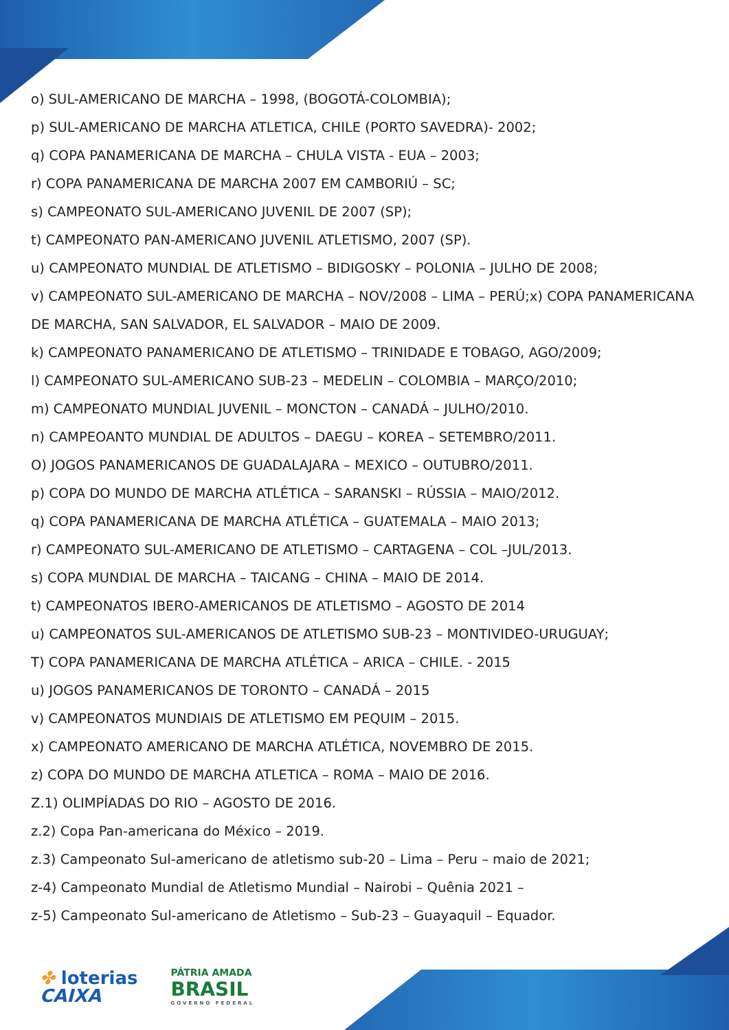o) SUL-AMERICANO DE MARCHA – 1998, (BOGOTÁ-COLOMBIA);
p) SUL-AMERICANO DE MARCHA ATLETICA, CHILE (PORTO SAVEDRA)- 2002;
q) COPA PANAMERICANA DE MARCHA – CHULA VISTA - EUA – 2003;
r) COPA PANAMERICANA DE MARCHA 2007 EM CAMBORIÚ – SC;
s) CAMPEONATO SUL-AMERICANO JUVENIL DE 2007 (SP);
t) CAMPEONATO PAN-AMERICANO JUVENIL ATLETISMO, 2007 (SP).
u) CAMPEONATO MUNDIAL DE ATLETISMO – BIDIGOSKY – POLONIA – JULHO DE 2008;
v) CAMPEONATO SUL-AMERICANO DE MARCHA – NOV/2008 – LIMA – PERÚ;x) COPA PANAMERICANA DE MARCHA, SAN SALVADOR, EL SALVADOR – MAIO DE 2009.
k) CAMPEONATO PANAMERICANO DE ATLETISMO – TRINIDADE E TOBAGO, AGO/2009;
l) CAMPEONATO SUL-AMERICANO SUB-23 – MEDELIN – COLOMBIA – MARÇO/2010;
m) CAMPEONATO MUNDIAL JUVENIL – MONCTON – CANADÁ – JULHO/2010.
n) CAMPEOANTO MUNDIAL DE ADULTOS – DAEGU – KOREA – SETEMBRO/2011.
O) JOGOS PANAMERICANOS DE GUADALAJARA – MEXICO – OUTUBRO/2011.
p) COPA DO MUNDO DE MARCHA ATLÉTICA – SARANSKI – RÚSSIA – MAIO/2012.
q) COPA PANAMERICANA DE MARCHA ATLÉTICA – GUATEMALA – MAIO 2013;
r) CAMPEONATO SUL-AMERICANO DE ATLETISMO – CARTAGENA – COL –JUL/2013.
s) COPA MUNDIAL DE MARCHA – TAICANG – CHINA – MAIO DE 2014.
t) CAMPEONATOS IBERO-AMERICANOS DE ATLETISMO – AGOSTO DE 2014
u) CAMPEONATOS SUL-AMERICANOS DE ATLETISMO SUB-23 – MONTIVIDEO-URUGUAY;
T) COPA PANAMERICANA DE MARCHA ATLÉTICA – ARICA – CHILE. - 2015
u) JOGOS PANAMERICANOS DE TORONTO – CANADÁ – 2015
v) CAMPEONATOS MUNDIAIS DE ATLETISMO EM PEQUIM – 2015.
x) CAMPEONATO AMERICANO DE MARCHA ATLÉTICA, NOVEMBRO DE 2015.
z) COPA DO MUNDO DE MARCHA ATLETICA – ROMA – MAIO DE 2016.
Z.1) OLIMPÍADAS DO RIO – AGOSTO DE 2016.
z.2) Copa Pan-americana do México – 2019.
z.3) Campeonato Sul-americano de atletismo sub-20 – Lima – Peru – maio de 2021;
z-4) Campeonato Mundial de Atletismo Mundial – Nairobi – Quênia 2021 –
z-5) Campeonato Sul-americano de Atletismo – Sub-23 – Guayaquil – Equador.
✤ loterias
CAIXA
PÁTRIA AMADA
BRASIL
GOVERNO FEDERAL